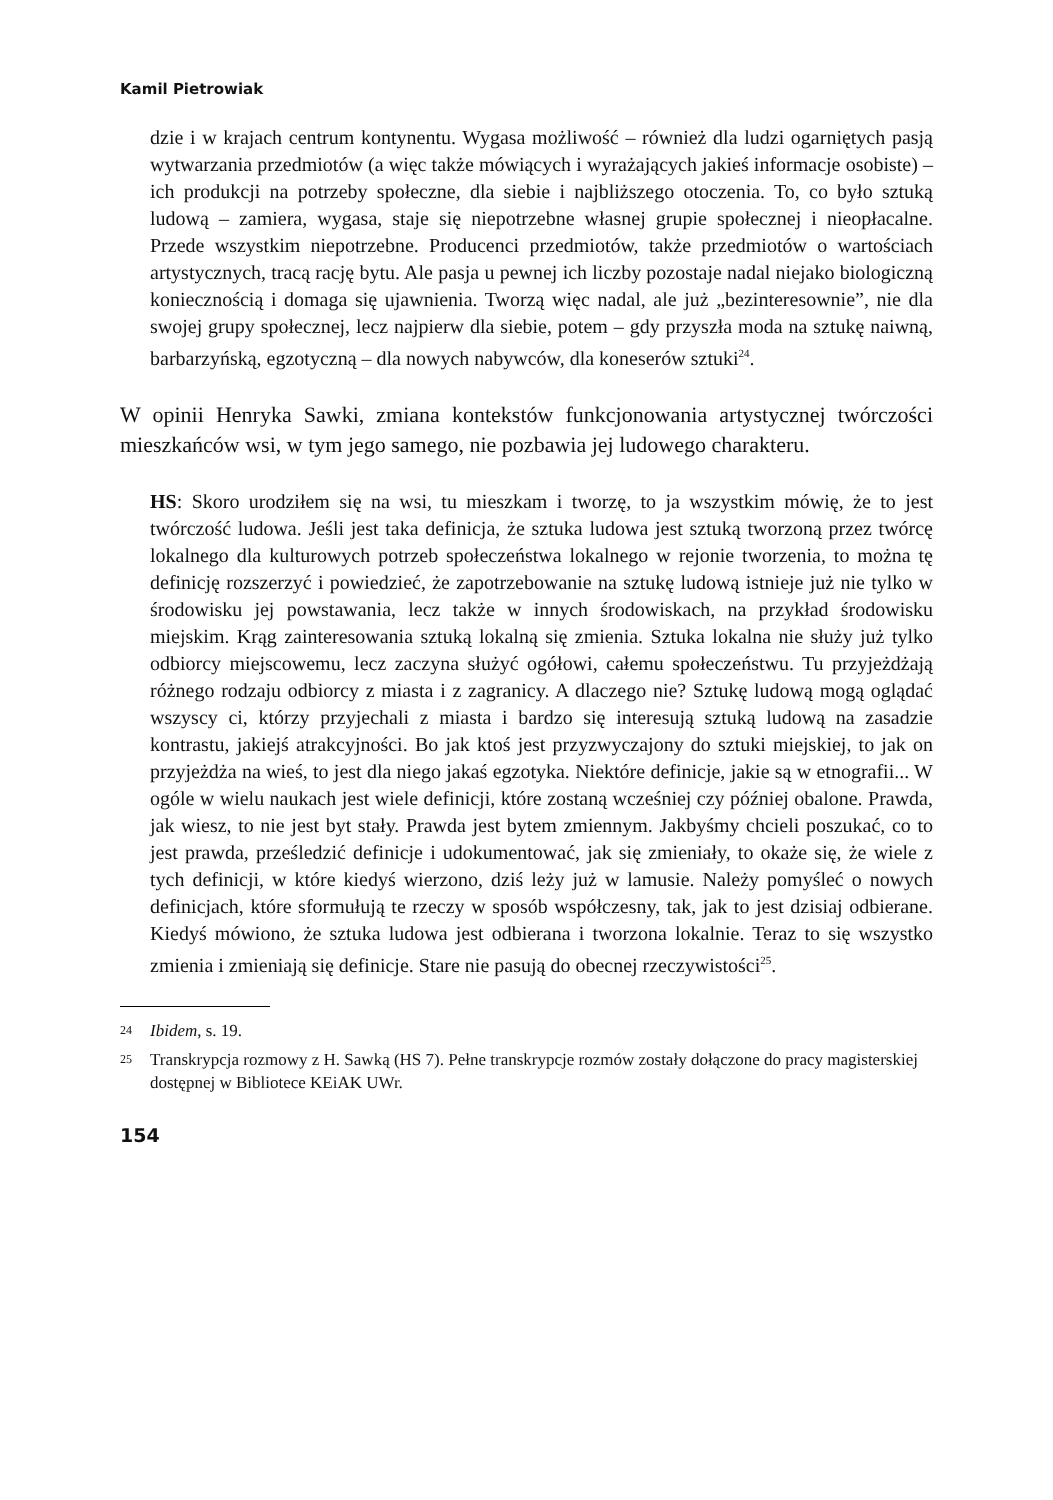Kamil Pietrowiak
dzie i w krajach centrum kontynentu. Wygasa możliwość – również dla ludzi ogarniętych pasją wytwarzania przedmiotów (a więc także mówiących i wyrażających jakieś informacje osobiste) – ich produkcji na potrzeby społeczne, dla siebie i najbliższego otoczenia. To, co było sztuką ludową – zamiera, wygasa, staje się niepotrzebne własnej grupie społecznej i nieopłacalne. Przede wszystkim niepotrzebne. Producenci przedmiotów, także przedmiotów o wartościach artystycznych, tracą rację bytu. Ale pasja u pewnej ich liczby pozostaje nadal niejako biologiczną koniecznością i domaga się ujawnienia. Tworzą więc nadal, ale już „bezinteresownie”, nie dla swojej grupy społecznej, lecz najpierw dla siebie, potem – gdy przyszła moda na sztukę naiwną, barbarzyńską, egzotyczną – dla nowych nabywców, dla koneserów sztuki<sup>24</sup>.
W opinii Henryka Sawki, zmiana kontekstów funkcjonowania artystycznej twórczości mieszkańców wsi, w tym jego samego, nie pozbawia jej ludowego charakteru.
HS: Skoro urodziłem się na wsi, tu mieszkam i tworzę, to ja wszystkim mówię, że to jest twórczość ludowa. Jeśli jest taka definicja, że sztuka ludowa jest sztuką tworzoną przez twórcę lokalnego dla kulturowych potrzeb społeczeństwa lokalnego w rejonie tworzenia, to można tę definicję rozszerzyć i powiedzieć, że zapotrzebowanie na sztukę ludową istnieje już nie tylko w środowisku jej powstawania, lecz także w innych środowiskach, na przykład środowisku miejskim. Krąg zainteresowania sztuką lokalną się zmienia. Sztuka lokalna nie służy już tylko odbiorcy miejscowemu, lecz zaczyna służyć ogółowi, całemu społeczeństwu. Tu przyjeżdżają różnego rodzaju odbiorcy z miasta i z zagranicy. A dlaczego nie? Sztukę ludową mogą oglądać wszyscy ci, którzy przyjechali z miasta i bardzo się interesują sztuką ludową na zasadzie kontrastu, jakiejś atrakcyjności. Bo jak ktoś jest przyzwyczajony do sztuki miejskiej, to jak on przyjeżdża na wieś, to jest dla niego jakaś egzotyka. Niektóre definicje, jakie są w etnografii... W ogóle w wielu naukach jest wiele definicji, które zostaną wcześniej czy później obalone. Prawda, jak wiesz, to nie jest byt stały. Prawda jest bytem zmiennym. Jakbyśmy chcieli poszukać, co to jest prawda, prześledzić definicje i udokumentować, jak się zmieniały, to okaże się, że wiele z tych definicji, w które kiedyś wierzono, dziś leży już w lamusie. Należy pomyśleć o nowych definicjach, które sformułują te rzeczy w sposób współczesny, tak, jak to jest dzisiaj odbierane. Kiedyś mówiono, że sztuka ludowa jest odbierana i tworzona lokalnie. Teraz to się wszystko zmienia i zmieniają się definicje. Stare nie pasują do obecnej rzeczywistości<sup>25</sup>.
24
Ibidem, s. 19.
25
Transkrypcja rozmowy z H. Sawką (HS 7). Pełne transkrypcje rozmów zostały dołączone do pracy magisterskiej dostępnej w Bibliotece KEiAK UWr.
154